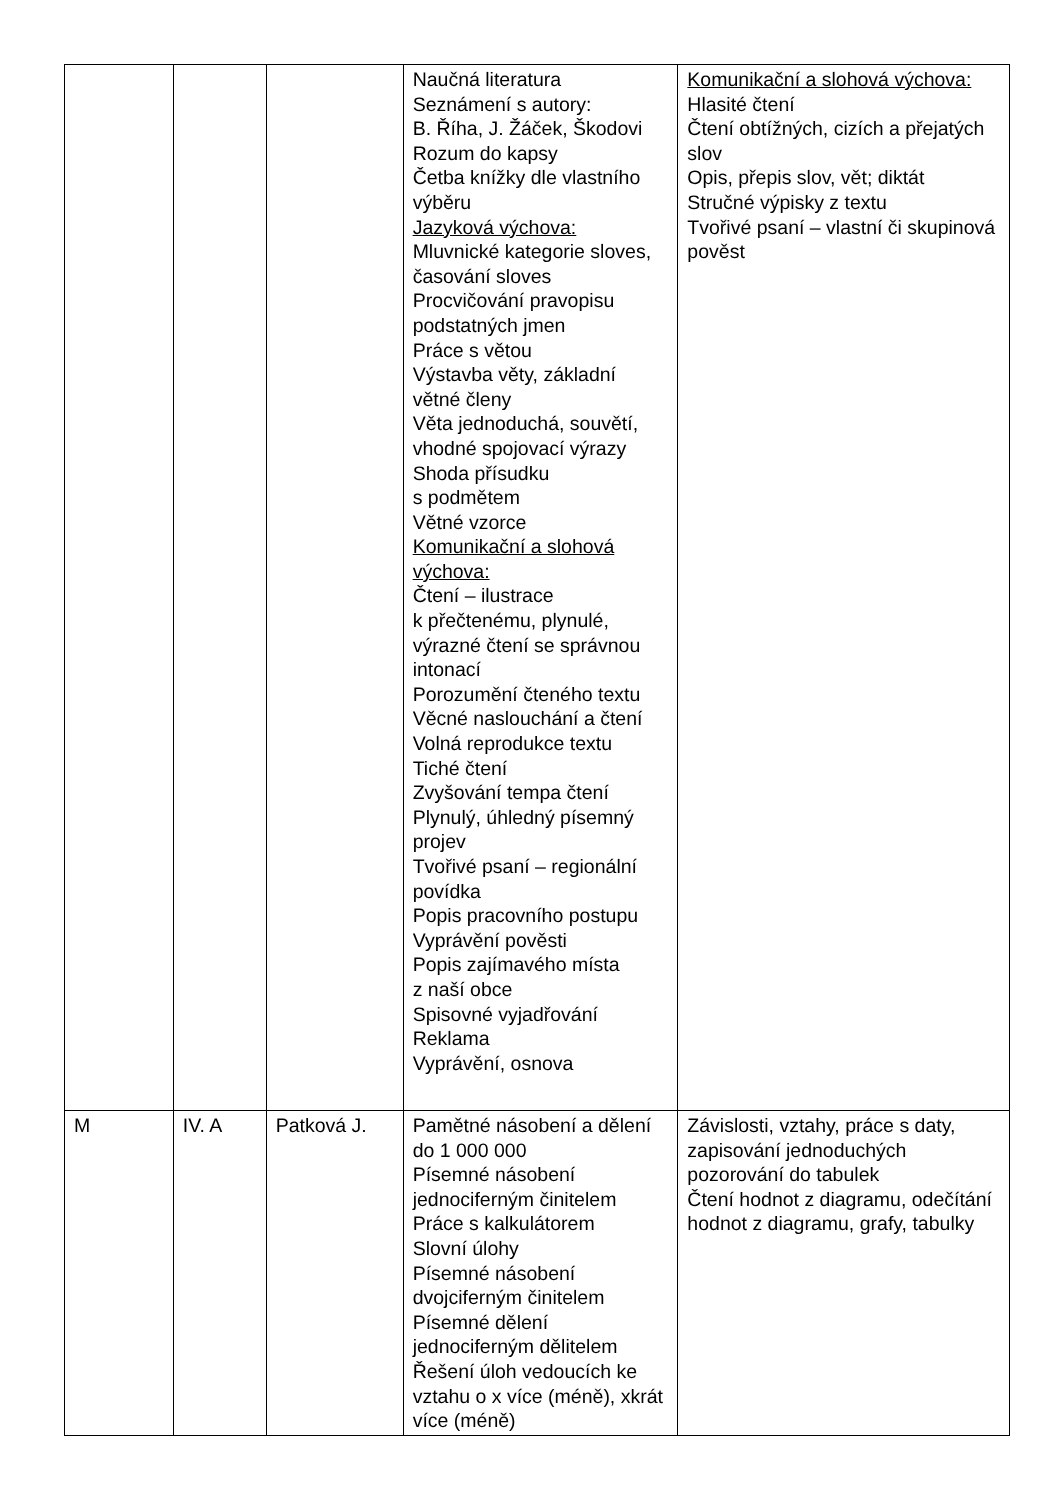| | | | Naučná literatura Seznámení s autory: B. Říha, J. Žáček, Škodovi Rozum do kapsy Četba knížky dle vlastního výběru Jazyková výchova: Mluvnické kategorie sloves, časování sloves Procvičování pravopisu podstatných jmen Práce s větou Výstavba věty, základní větné členy Věta jednoduchá, souvětí, vhodné spojovací výrazy Shoda přísudku s podmětem Větné vzorce Komunikační a slohová výchova: Čtení – ilustrace k přečtenému, plynulé, výrazné čtení se správnou intonací Porozumění čteného textu Věcné naslouchání a čtení Volná reprodukce textu Tiché čtení Zvyšování tempa čtení Plynulý, úhledný písemný projev Tvořivé psaní – regionální povídka Popis pracovního postupu Vyprávění pověsti Popis zajímavého místa z naší obce Spisovné vyjadřování Reklama Vyprávění, osnova | Komunikační a slohová výchova: Hlasité čtení Čtení obtížných, cizích a přejatých slov Opis, přepis slov, vět; diktát Stručné výpisky z textu Tvořivé psaní – vlastní či skupinová pověst |
| M | IV. A | Patková J. | Pamětné násobení a dělení do 1 000 000 Písemné násobení jednociferným činitelem Práce s kalkulátorem Slovní úlohy Písemné násobení dvojciferným činitelem Písemné dělení jednociferným dělitelem Řešení úloh vedoucích ke vztahu o x více (méně), xkrát více (méně) | Závislosti, vztahy, práce s daty, zapisování jednoduchých pozorování do tabulek Čtení hodnot z diagramu, odečítání hodnot z diagramu, grafy, tabulky |